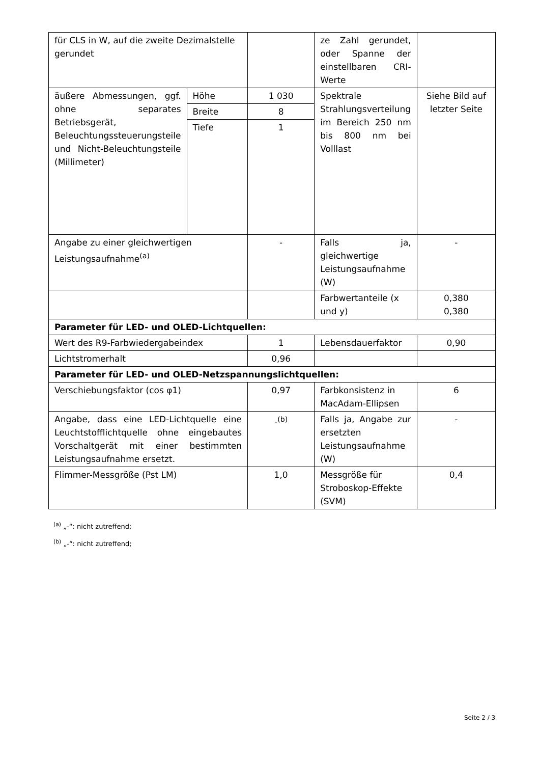| für CLS in W, auf die zweite Dezimalstelle gerundet | | | ze Zahl gerundet, oder Spanne der einstellbaren CRI-Werte | |
| äußere Abmessungen, ggf. ohne separates Betriebsgerät, Beleuchtungssteuerungsteile und Nicht-Beleuchtungsteile (Millimeter) | Höhe | 1 030 | Spektrale Strahlungsverteilung im Bereich 250 nm bis 800 nm bei Volllast | Siehe Bild auf letzter Seite |
| | Breite | 8 | | |
| | Tiefe | 1 | | |
| Angabe zu einer gleichwertigen Leistungsaufnahme<sup>(a)</sup> | | - | Falls ja, gleichwertige Leistungsaufnahme (W) | - |
| | | | Farbwertanteile (x und y) | 0,380 0,380 |
| Parameter für LED- und OLED-Lichtquellen: | | | | |
| Wert des R9-Farbwiedergabeindex | | 1 | Lebensdauerfaktor | 0,90 |
| Lichtstromerhalt | | 0,96 | | |
| Parameter für LED- und OLED-Netzspannungslichtquellen: | | | | |
| Verschiebungsfaktor (cos φ1) | | 0,97 | Farbkonsistenz in MacAdam-Ellipsen | 6 |
| Angabe, dass eine LED-Lichtquelle eine Leuchtstofflichtquelle ohne eingebautes Vorschaltgerät mit einer bestimmten Leistungsaufnahme ersetzt. | | -<sup>(b)</sup> | Falls ja, Angabe zur ersetzten Leistungsaufnahme (W) | - |
| Flimmer-Messgröße (Pst LM) | | 1,0 | Messgröße für Stroboskop-Effekte (SVM) | 0,4 |
<sup>(a)</sup> „-“: nicht zutreffend;
<sup>(b)</sup> „-“: nicht zutreffend;
Seite 2 / 3